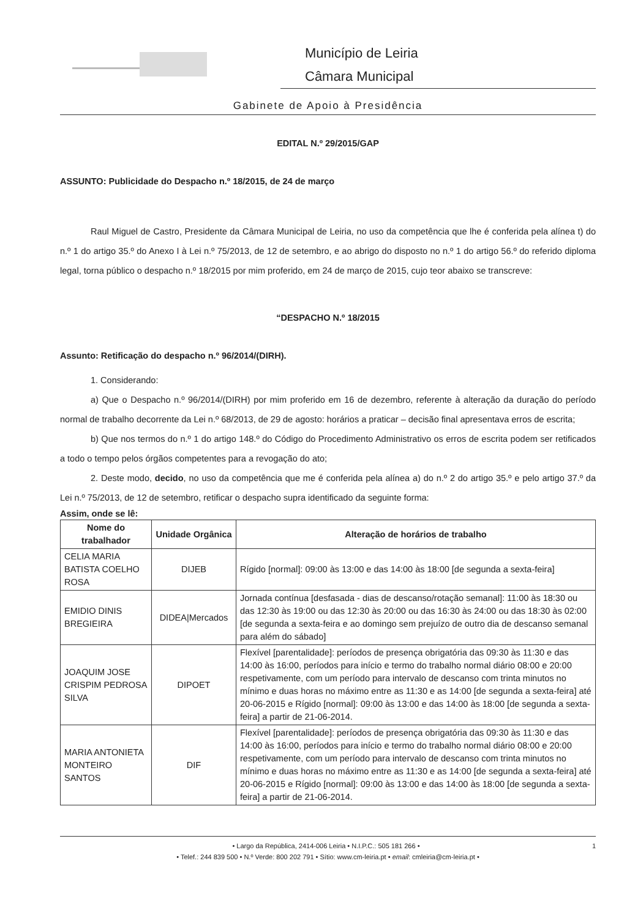Município de Leiria
Câmara Municipal
Gabinete de Apoio à Presidência
EDITAL N.º 29/2015/GAP
ASSUNTO: Publicidade do Despacho n.º 18/2015, de 24 de março
Raul Miguel de Castro, Presidente da Câmara Municipal de Leiria, no uso da competência que lhe é conferida pela alínea t) do n.º 1 do artigo 35.º do Anexo I à Lei n.º 75/2013, de 12 de setembro, e ao abrigo do disposto no n.º 1 do artigo 56.º do referido diploma legal, torna público o despacho n.º 18/2015 por mim proferido, em 24 de março de 2015, cujo teor abaixo se transcreve:
“DESPACHO N.º 18/2015
Assunto: Retificação do despacho n.º 96/2014/(DIRH).
1. Considerando:
a) Que o Despacho n.º 96/2014/(DIRH) por mim proferido em 16 de dezembro, referente à alteração da duração do período normal de trabalho decorrente da Lei n.º 68/2013, de 29 de agosto: horários a praticar – decisão final apresentava erros de escrita;
b) Que nos termos do n.º 1 do artigo 148.º do Código do Procedimento Administrativo os erros de escrita podem ser retificados a todo o tempo pelos órgãos competentes para a revogação do ato;
2. Deste modo, decido, no uso da competência que me é conferida pela alínea a) do n.º 2 do artigo 35.º e pelo artigo 37.º da Lei n.º 75/2013, de 12 de setembro, retificar o despacho supra identificado da seguinte forma:
Assim, onde se lê:
| Nome do trabalhador | Unidade Orgânica | Alteração de horários de trabalho |
| --- | --- | --- |
| CELIA MARIA BATISTA COELHO ROSA | DIJEB | Rígido [normal]: 09:00 às 13:00 e das 14:00 às 18:00 [de segunda a sexta-feira] |
| EMIDIO DINIS BREGIEIRA | DIDEA/Mercados | Jornada contínua [desfasada - dias de descanso/rotação semanal]: 11:00 às 18:30 ou das 12:30 às 19:00 ou das 12:30 às 20:00 ou das 16:30 às 24:00 ou das 18:30 às 02:00 [de segunda a sexta-feira e ao domingo sem prejuízo de outro dia de descanso semanal para além do sábado] |
| JOAQUIM JOSE CRISPIM PEDROSA SILVA | DIPOET | Flexível [parentalidade]: períodos de presença obrigatória das 09:30 às 11:30 e das 14:00 às 16:00, períodos para início e termo do trabalho normal diário 08:00 e 20:00 respetivamente, com um período para intervalo de descanso com trinta minutos no mínimo e duas horas no máximo entre as 11:30 e as 14:00 [de segunda a sexta-feira] até 20-06-2015 e Rígido [normal]: 09:00 às 13:00 e das 14:00 às 18:00 [de segunda a sexta-feira] a partir de 21-06-2014. |
| MARIA ANTONIETA MONTEIRO SANTOS | DIF | Flexível [parentalidade]: períodos de presença obrigatória das 09:30 às 11:30 e das 14:00 às 16:00, períodos para início e termo do trabalho normal diário 08:00 e 20:00 respetivamente, com um período para intervalo de descanso com trinta minutos no mínimo e duas horas no máximo entre as 11:30 e as 14:00 [de segunda a sexta-feira] até 20-06-2015 e Rígido [normal]: 09:00 às 13:00 e das 14:00 às 18:00 [de segunda a sexta-feira] a partir de 21-06-2014. |
• Largo da República, 2414-006 Leiria • N.I.P.C.: 505 181 266 • 1
• Telef.: 244 839 500 • N.º Verde: 800 202 791 • Sítio: www.cm-leiria.pt • email: cmleiria@cm-leiria.pt •